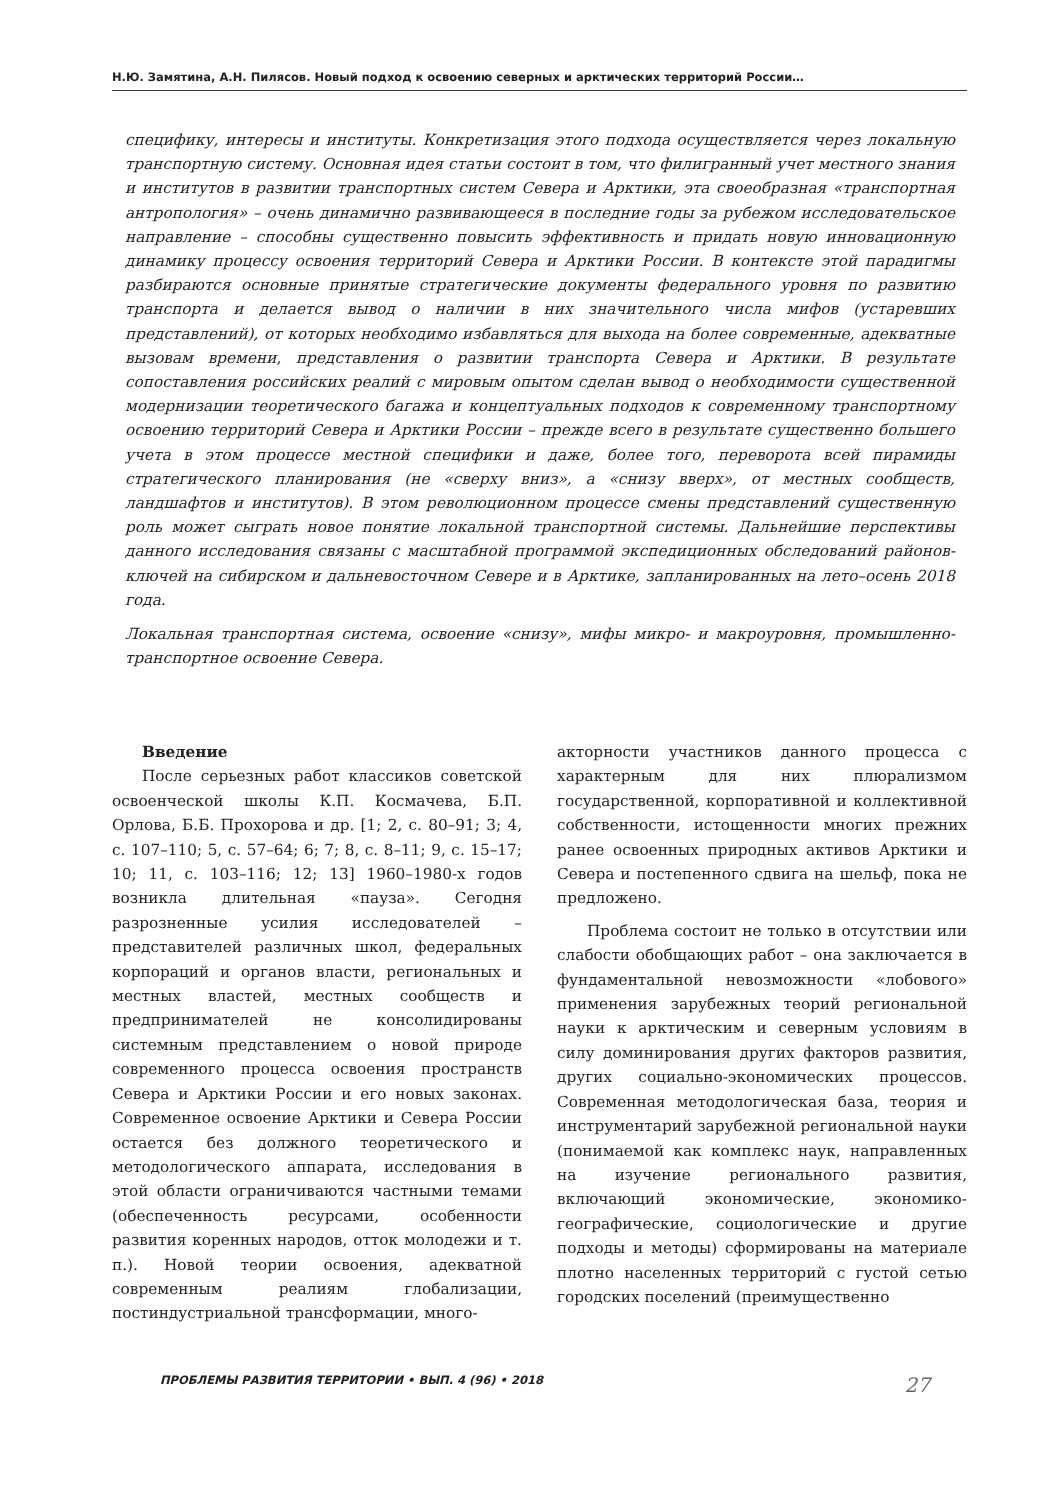Н.Ю. Замятина, А.Н. Пилясов. Новый подход к освоению северных и арктических территорий России…
специфику, интересы и институты. Конкретизация этого подхода осуществляется через локальную транспортную систему. Основная идея статьи состоит в том, что филигранный учет местного знания и институтов в развитии транспортных систем Севера и Арктики, эта своеобразная «транспортная антропология» – очень динамично развивающееся в последние годы за рубежом исследовательское направление – способны существенно повысить эффективность и придать новую инновационную динамику процессу освоения территорий Севера и Арктики России. В контексте этой парадигмы разбираются основные принятые стратегические документы федерального уровня по развитию транспорта и делается вывод о наличии в них значительного числа мифов (устаревших представлений), от которых необходимо избавляться для выхода на более современные, адекватные вызовам времени, представления о развитии транспорта Севера и Арктики. В результате сопоставления российских реалий с мировым опытом сделан вывод о необходимости существенной модернизации теоретического багажа и концептуальных подходов к современному транспортному освоению территорий Севера и Арктики России – прежде всего в результате существенно большего учета в этом процессе местной специфики и даже, более того, переворота всей пирамиды стратегического планирования (не «сверху вниз», а «снизу вверх», от местных сообществ, ландшафтов и институтов). В этом революционном процессе смены представлений существенную роль может сыграть новое понятие локальной транспортной системы. Дальнейшие перспективы данного исследования связаны с масштабной программой экспедиционных обследований районов-ключей на сибирском и дальневосточном Севере и в Арктике, запланированных на лето–осень 2018 года.
Локальная транспортная система, освоение «снизу», мифы микро- и макроуровня, промышленно-транспортное освоение Севера.
Введение
После серьезных работ классиков советской освоенческой школы К.П. Космачева, Б.П. Орлова, Б.Б. Прохорова и др. [1; 2, с. 80–91; 3; 4, с. 107–110; 5, с. 57–64; 6; 7; 8, с. 8–11; 9, с. 15–17; 10; 11, с. 103–116; 12; 13] 1960–1980-х годов возникла длительная «пауза». Сегодня разрозненные усилия исследователей – представителей различных школ, федеральных корпораций и органов власти, региональных и местных властей, местных сообществ и предпринимателей не консолидированы системным представлением о новой природе современного процесса освоения пространств Севера и Арктики России и его новых законах. Современное освоение Арктики и Севера России остается без должного теоретического и методологического аппарата, исследования в этой области ограничиваются частными темами (обеспеченность ресурсами, особенности развития коренных народов, отток молодежи и т. п.). Новой теории освоения, адекватной современным реалиям глобализации, постиндустриальной трансформации, много-
акторности участников данного процесса с характерным для них плюрализмом государственной, корпоративной и коллективной собственности, истощенности многих прежних ранее освоенных природных активов Арктики и Севера и постепенного сдвига на шельф, пока не предложено.
Проблема состоит не только в отсутствии или слабости обобщающих работ – она заключается в фундаментальной невозможности «лобового» применения зарубежных теорий региональной науки к арктическим и северным условиям в силу доминирования других факторов развития, других социально-экономических процессов. Современная методологическая база, теория и инструментарий зарубежной региональной науки (понимаемой как комплекс наук, направленных на изучение регионального развития, включающий экономические, экономико-географические, социологические и другие подходы и методы) сформированы на материале плотно населенных территорий с густой сетью городских поселений (преимущественно
ПРОБЛЕМЫ РАЗВИТИЯ ТЕРРИТОРИИ • ВЫП. 4 (96) • 2018 27